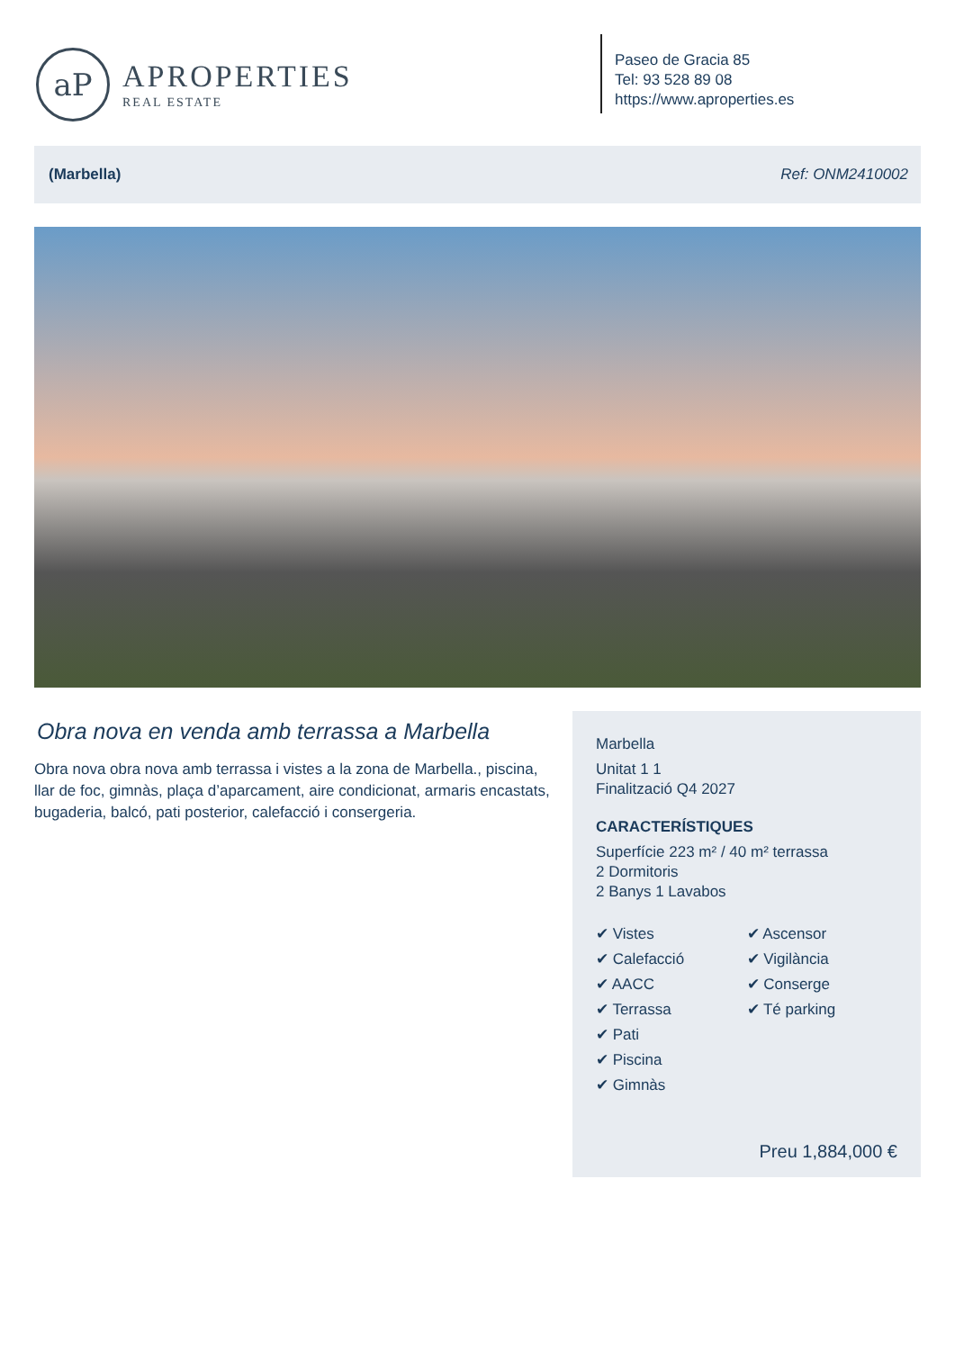aP
APROPERTIES
REAL ESTATE
Paseo de Gracia 85
Tel: 93 528 89 08
https://www.aproperties.es
(Marbella) Ref: ONM2410002
Obra nova en venda amb terrassa a Marbella
Obra nova obra nova amb terrassa i vistes a la zona de Marbella., piscina, llar de foc, gimnàs, plaça d’aparcament, aire condicionat, armaris encastats, bugaderia, balcó, pati posterior, calefacció i consergeria.
Marbella
Unitat 1 1
Finalització Q4 2027
CARACTERÍSTIQUES
Superfície 223 m² / 40 m² terrassa
2 Dormitoris
2 Banys 1 Lavabos
✔ Vistes
✔ Calefacció
✔ AACC
✔ Terrassa
✔ Pati
✔ Piscina
✔ Gimnàs
✔ Ascensor
✔ Vigilància
✔ Conserge
✔ Té parking
Preu 1,884,000 €